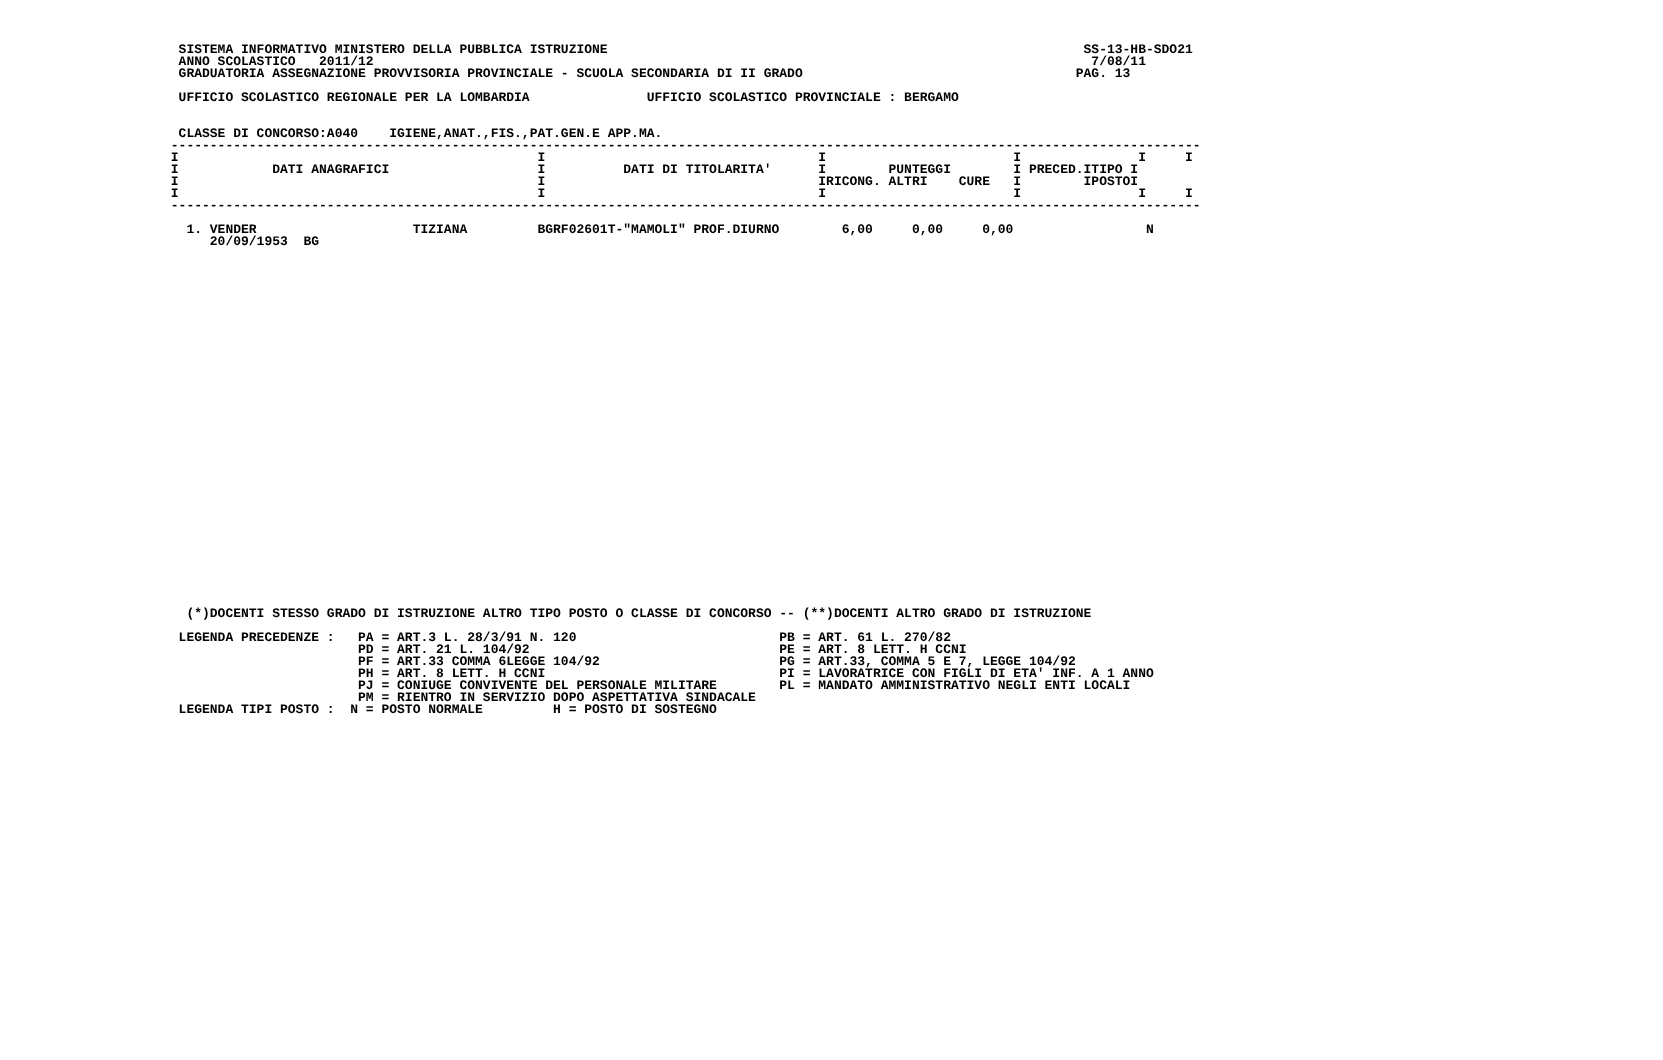SISTEMA INFORMATIVO MINISTERO DELLA PUBBLICA ISTRUZIONE                                                             SS-13-HB-SDO21
  ANNO SCOLASTICO   2011/12                                                                                            7/08/11
  GRADUATORIA ASSEGNAZIONE PROVVISORIA PROVINCIALE - SCUOLA SECONDARIA DI II GRADO                                   PAG. 13

  UFFICIO SCOLASTICO REGIONALE PER LA LOMBARDIA               UFFICIO SCOLASTICO PROVINCIALE : BERGAMO


  CLASSE DI CONCORSO:A040    IGIENE,ANAT.,FIS.,PAT.GEN.E APP.MA.
 ------------------------------------------------------------------------------------------------------------------------------------
 I                                              I                                   I                        I               I     I
 I            DATI ANAGRAFICI                   I          DATI DI TITOLARITA'      I        PUNTEGGI        I PRECED.ITIPO I
 I                                              I                                   IRICONG. ALTRI    CURE   I        IPOSTOI
 I                                              I                                   I                        I               I     I
 ------------------------------------------------------------------------------------------------------------------------------------

   1. VENDER                    TIZIANA         BGRF02601T-"MAMOLI" PROF.DIURNO        6,00     0,00     0,00                 N
      20/09/1953  BG






























   (*)DOCENTI STESSO GRADO DI ISTRUZIONE ALTRO TIPO POSTO O CLASSE DI CONCORSO -- (**)DOCENTI ALTRO GRADO DI ISTRUZIONE

  LEGENDA PRECEDENZE :   PA = ART.3 L. 28/3/91 N. 120                          PB = ART. 61 L. 270/82
                         PD = ART. 21 L. 104/92                                PE = ART. 8 LETT. H CCNI
                         PF = ART.33 COMMA 6LEGGE 104/92                       PG = ART.33, COMMA 5 E 7, LEGGE 104/92
                         PH = ART. 8 LETT. H CCNI                              PI = LAVORATRICE CON FIGLI DI ETA' INF. A 1 ANNO
                         PJ = CONIUGE CONVIVENTE DEL PERSONALE MILITARE        PL = MANDATO AMMINISTRATIVO NEGLI ENTI LOCALI
                         PM = RIENTRO IN SERVIZIO DOPO ASPETTATIVA SINDACALE
  LEGENDA TIPI POSTO :  N = POSTO NORMALE         H = POSTO DI SOSTEGNO